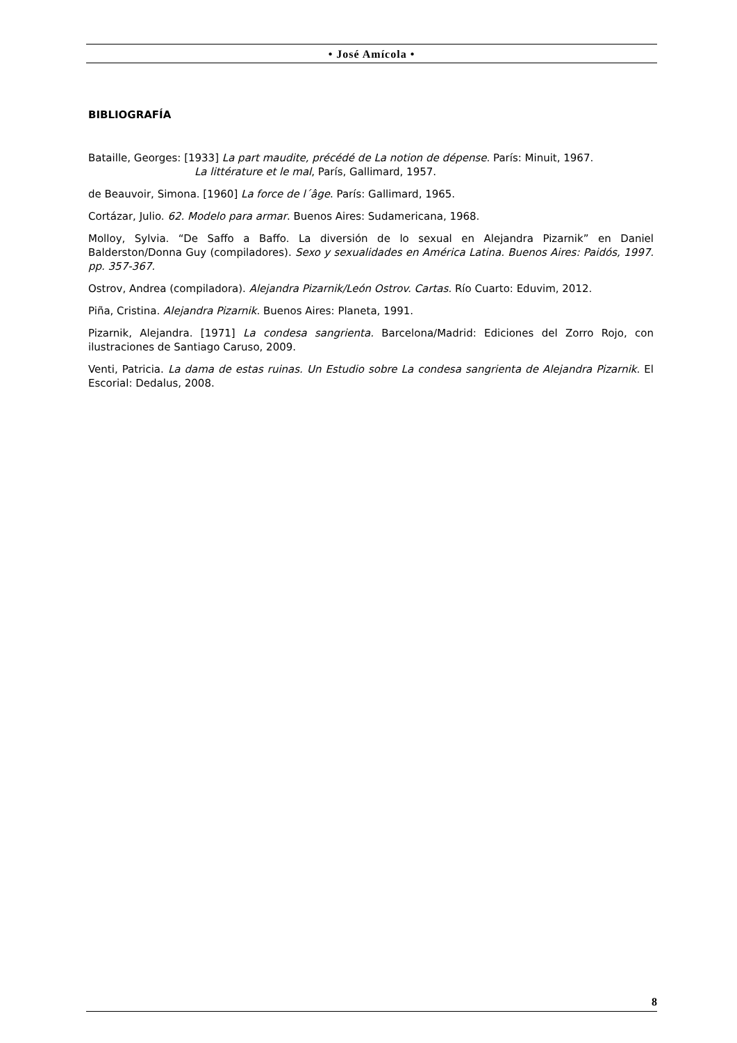• José Amícola •
BIBLIOGRAFÍA
Bataille, Georges: [1933] La part maudite, précédé de La notion de dépense. París: Minuit, 1967.
La littérature et le mal, París, Gallimard, 1957.
de Beauvoir, Simona. [1960] La force de l´âge. París: Gallimard, 1965.
Cortázar, Julio. 62. Modelo para armar. Buenos Aires: Sudamericana, 1968.
Molloy, Sylvia. “De Saffo a Baffo. La diversión de lo sexual en Alejandra Pizarnik” en Daniel Balderston/Donna Guy (compiladores). Sexo y sexualidades en América Latina. Buenos Aires: Paidós, 1997. pp. 357-367.
Ostrov, Andrea (compiladora). Alejandra Pizarnik/León Ostrov. Cartas. Río Cuarto: Eduvim, 2012.
Piña, Cristina. Alejandra Pizarnik. Buenos Aires: Planeta, 1991.
Pizarnik, Alejandra. [1971] La condesa sangrienta. Barcelona/Madrid: Ediciones del Zorro Rojo, con ilustraciones de Santiago Caruso, 2009.
Venti, Patricia. La dama de estas ruinas. Un Estudio sobre La condesa sangrienta de Alejandra Pizarnik. El Escorial: Dedalus, 2008.
8